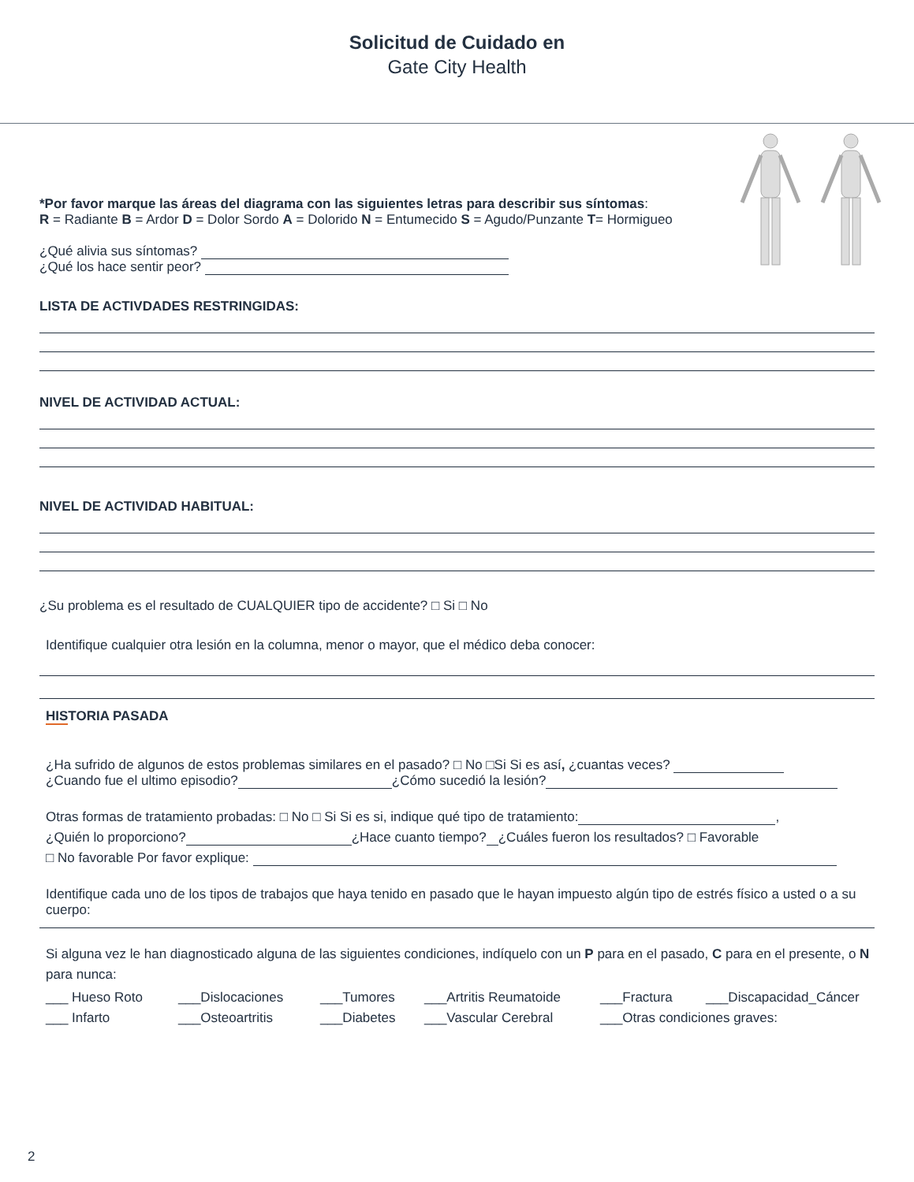Solicitud de Cuidado en
Gate City Health
*Por favor marque las áreas del diagrama con las siguientes letras para describir sus síntomas:
R = Radiante B = Ardor D = Dolor Sordo A = Dolorido N = Entumecido S = Agudo/Punzante T= Hormigueo
¿Qué alivia sus síntomas?
¿Qué los hace sentir peor?
LISTA DE ACTIVDADES RESTRINGIDAS:
NIVEL DE ACTIVIDAD ACTUAL:
NIVEL DE ACTIVIDAD HABITUAL:
¿Su problema es el resultado de CUALQUIER tipo de accidente? □ Si □ No
Identifique cualquier otra lesión en la columna, menor o mayor, que el médico deba conocer:
HISTORIA PASADA
¿Ha sufrido de algunos de estos problemas similares en el pasado? □ No □Si Si es así, ¿cuantas veces?
¿Cuando fue el ultimo episodio? ¿Cómo sucedió la lesión?
Otras formas de tratamiento probadas: □ No □ Si Si es si, indique qué tipo de tratamiento: ,
¿Quién lo proporciono? ¿Hace cuanto tiempo? ¿Cuáles fueron los resultados? □ Favorable
□ No favorable Por favor explique:
Identifique cada uno de los tipos de trabajos que haya tenido en pasado que le hayan impuesto algún tipo de estrés físico a usted o a su cuerpo:
Si alguna vez le han diagnosticado alguna de las siguientes condiciones, indíquelo con un P para en el pasado, C para en el presente, o N para nunca:
___ Hueso Roto ___Dislocaciones ___Tumores ___Artritis Reumatoide ___Fractura ___Discapacidad_Cáncer
___ Infarto ___Osteoartritis ___Diabetes ___Vascular Cerebral ___Otras condiciones graves:
2